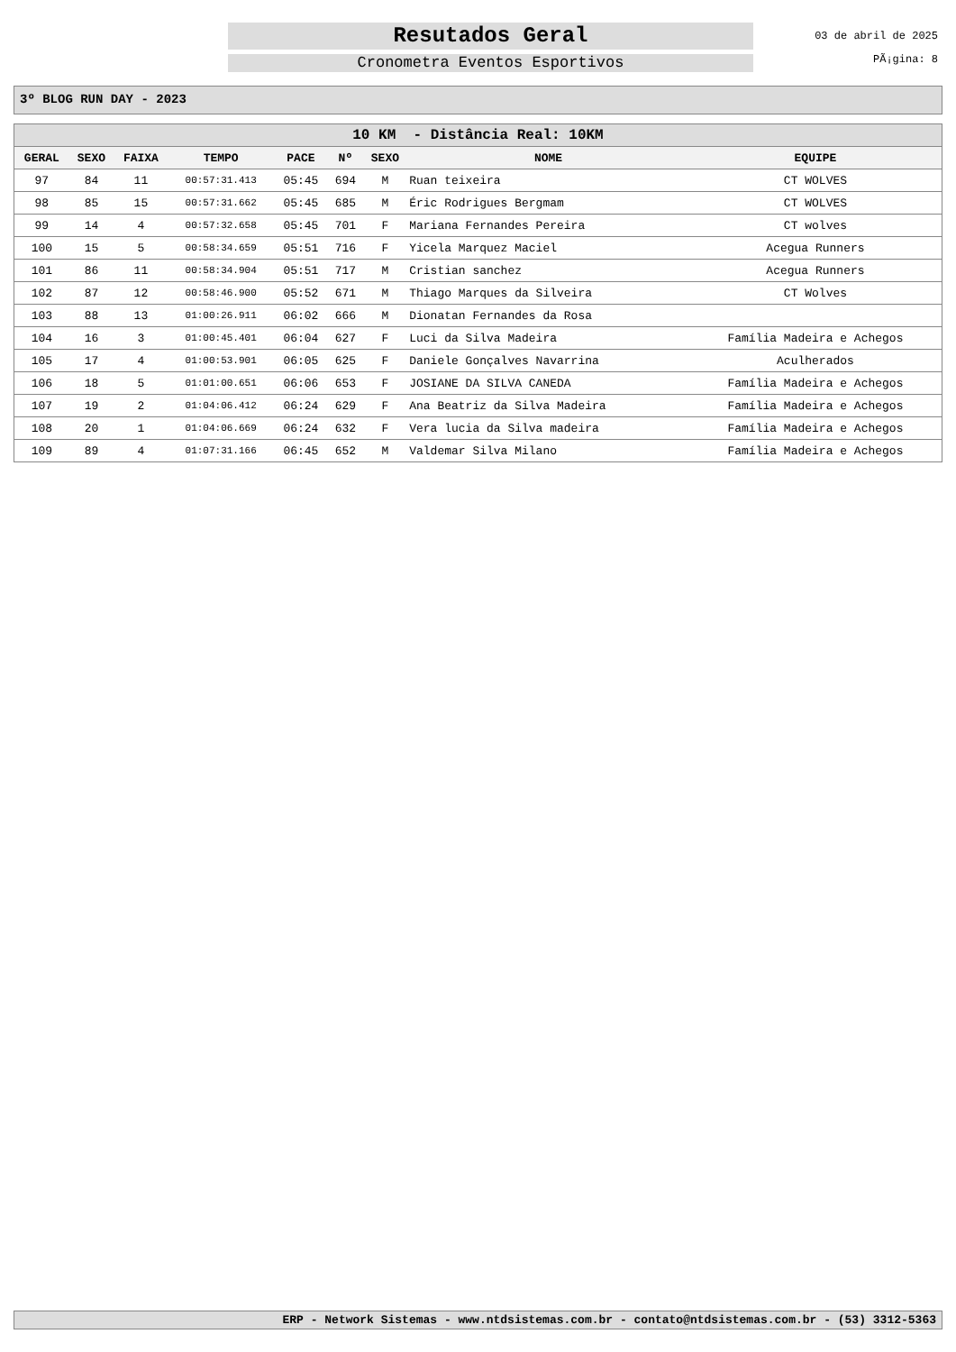Resutados Geral
Cronometra Eventos Esportivos
03 de abril de 2025
PÃ¡gina: 8
3º BLOG RUN DAY - 2023
| 10 KM - Distância Real: 10KM | | | | | | | | |
| --- | --- | --- | --- | --- | --- | --- | --- | --- |
| GERAL | SEXO | FAIXA | TEMPO | PACE | Nº | SEXO | NOME | EQUIPE |
| 97 | 84 | 11 | 00:57:31.413 | 05:45 | 694 | M | Ruan teixeira | CT WOLVES |
| 98 | 85 | 15 | 00:57:31.662 | 05:45 | 685 | M | Éric Rodrigues Bergmam | CT WOLVES |
| 99 | 14 | 4 | 00:57:32.658 | 05:45 | 701 | F | Mariana Fernandes Pereira | CT wolves |
| 100 | 15 | 5 | 00:58:34.659 | 05:51 | 716 | F | Yicela Marquez Maciel | Acegua Runners |
| 101 | 86 | 11 | 00:58:34.904 | 05:51 | 717 | M | Cristian sanchez | Acegua Runners |
| 102 | 87 | 12 | 00:58:46.900 | 05:52 | 671 | M | Thiago Marques da Silveira | CT Wolves |
| 103 | 88 | 13 | 01:00:26.911 | 06:02 | 666 | M | Dionatan Fernandes da Rosa | |
| 104 | 16 | 3 | 01:00:45.401 | 06:04 | 627 | F | Luci da Silva Madeira | Família Madeira e Achegos |
| 105 | 17 | 4 | 01:00:53.901 | 06:05 | 625 | F | Daniele Gonçalves Navarrina | Aculherados |
| 106 | 18 | 5 | 01:01:00.651 | 06:06 | 653 | F | JOSIANE DA SILVA CANEDA | Família Madeira e Achegos |
| 107 | 19 | 2 | 01:04:06.412 | 06:24 | 629 | F | Ana Beatriz da Silva Madeira | Família Madeira e Achegos |
| 108 | 20 | 1 | 01:04:06.669 | 06:24 | 632 | F | Vera lucia da Silva madeira | Família Madeira e Achegos |
| 109 | 89 | 4 | 01:07:31.166 | 06:45 | 652 | M | Valdemar Silva Milano | Família Madeira e Achegos |
ERP - Network Sistemas - www.ntdsistemas.com.br - contato@ntdsistemas.com.br - (53) 3312-5363